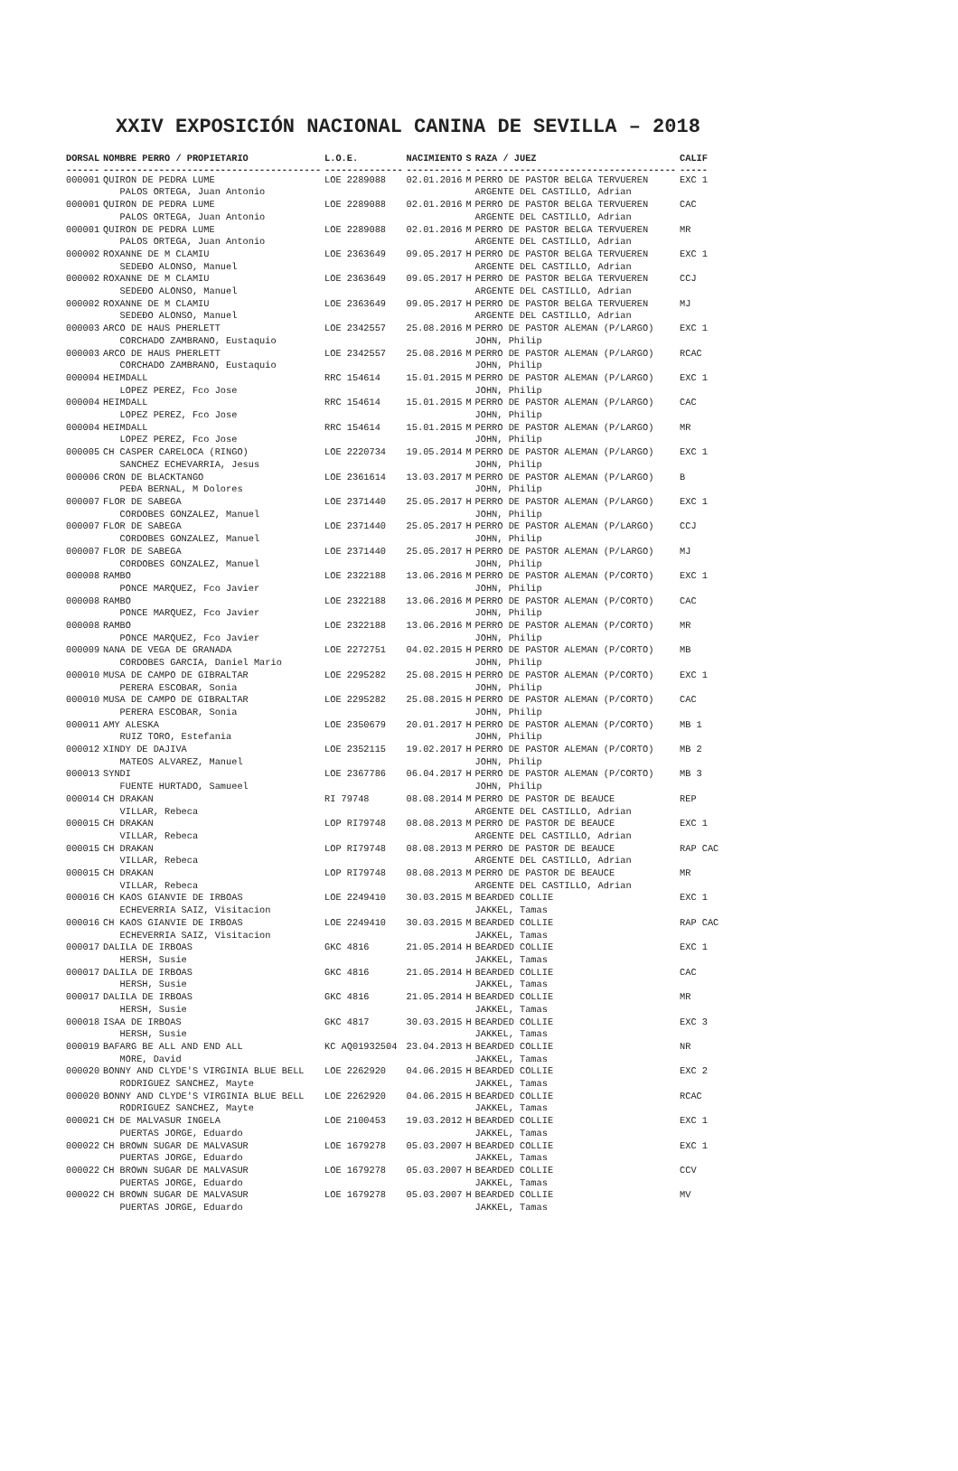XXIV EXPOSICIÓN NACIONAL CANINA DE SEVILLA – 2018
| DORSAL | NOMBRE PERRO / PROPIETARIO | L.O.E. | NACIMIENTO | S | RAZA / JUEZ | CALIF |
| --- | --- | --- | --- | --- | --- | --- |
| ------ | --------------------------------------- | -------------- | ---------- | - | ------------------------------------ | ----- |
| 000001 | QUIRON DE PEDRA LUME PALOS ORTEGA, Juan Antonio | LOE 2289088 | 02.01.2016 | M | PERRO DE PASTOR BELGA TERVUEREN ARGENTE DEL CASTILLO, Adrian | EXC 1 |
| 000001 | QUIRON DE PEDRA LUME PALOS ORTEGA, Juan Antonio | LOE 2289088 | 02.01.2016 | M | PERRO DE PASTOR BELGA TERVUEREN ARGENTE DEL CASTILLO, Adrian | CAC |
| 000001 | QUIRON DE PEDRA LUME PALOS ORTEGA, Juan Antonio | LOE 2289088 | 02.01.2016 | M | PERRO DE PASTOR BELGA TERVUEREN ARGENTE DEL CASTILLO, Adrian | MR |
| 000002 | ROXANNE DE M CLAMIU SEDEÐO ALONSO, Manuel | LOE 2363649 | 09.05.2017 | H | PERRO DE PASTOR BELGA TERVUEREN ARGENTE DEL CASTILLO, Adrian | EXC 1 |
| 000002 | ROXANNE DE M CLAMIU SEDEÐO ALONSO, Manuel | LOE 2363649 | 09.05.2017 | H | PERRO DE PASTOR BELGA TERVUEREN ARGENTE DEL CASTILLO, Adrian | CCJ |
| 000002 | ROXANNE DE M CLAMIU SEDEÐO ALONSO, Manuel | LOE 2363649 | 09.05.2017 | H | PERRO DE PASTOR BELGA TERVUEREN ARGENTE DEL CASTILLO, Adrian | MJ |
| 000003 | ARCO DE HAUS PHERLETT CORCHADO ZAMBRANO, Eustaquio | LOE 2342557 | 25.08.2016 | M | PERRO DE PASTOR ALEMAN (P/LARGO) JOHN, Philip | EXC 1 |
| 000003 | ARCO DE HAUS PHERLETT CORCHADO ZAMBRANO, Eustaquio | LOE 2342557 | 25.08.2016 | M | PERRO DE PASTOR ALEMAN (P/LARGO) JOHN, Philip | RCAC |
| 000004 | HEIMDALL LOPEZ PEREZ, Fco Jose | RRC 154614 | 15.01.2015 | M | PERRO DE PASTOR ALEMAN (P/LARGO) JOHN, Philip | EXC 1 |
| 000004 | HEIMDALL LOPEZ PEREZ, Fco Jose | RRC 154614 | 15.01.2015 | M | PERRO DE PASTOR ALEMAN (P/LARGO) JOHN, Philip | CAC |
| 000004 | HEIMDALL LOPEZ PEREZ, Fco Jose | RRC 154614 | 15.01.2015 | M | PERRO DE PASTOR ALEMAN (P/LARGO) JOHN, Philip | MR |
| 000005 | CH CASPER CARELOCA (RINGO) SANCHEZ ECHEVARRIA, Jesus | LOE 2220734 | 19.05.2014 | M | PERRO DE PASTOR ALEMAN (P/LARGO) JOHN, Philip | EXC 1 |
| 000006 | CRON DE BLACKTANGO PEÐA BERNAL, M Dolores | LOE 2361614 | 13.03.2017 | M | PERRO DE PASTOR ALEMAN (P/LARGO) JOHN, Philip | B |
| 000007 | FLOR DE SABEGA CORDOBES GONZALEZ, Manuel | LOE 2371440 | 25.05.2017 | H | PERRO DE PASTOR ALEMAN (P/LARGO) JOHN, Philip | EXC 1 |
| 000007 | FLOR DE SABEGA CORDOBES GONZALEZ, Manuel | LOE 2371440 | 25.05.2017 | H | PERRO DE PASTOR ALEMAN (P/LARGO) JOHN, Philip | CCJ |
| 000007 | FLOR DE SABEGA CORDOBES GONZALEZ, Manuel | LOE 2371440 | 25.05.2017 | H | PERRO DE PASTOR ALEMAN (P/LARGO) JOHN, Philip | MJ |
| 000008 | RAMBO PONCE MARQUEZ, Fco Javier | LOE 2322188 | 13.06.2016 | M | PERRO DE PASTOR ALEMAN (P/CORTO) JOHN, Philip | EXC 1 |
| 000008 | RAMBO PONCE MARQUEZ, Fco Javier | LOE 2322188 | 13.06.2016 | M | PERRO DE PASTOR ALEMAN (P/CORTO) JOHN, Philip | CAC |
| 000008 | RAMBO PONCE MARQUEZ, Fco Javier | LOE 2322188 | 13.06.2016 | M | PERRO DE PASTOR ALEMAN (P/CORTO) JOHN, Philip | MR |
| 000009 | NANA DE VEGA DE GRANADA CORDOBES GARCIA, Daniel Mario | LOE 2272751 | 04.02.2015 | H | PERRO DE PASTOR ALEMAN (P/CORTO) JOHN, Philip | MB |
| 000010 | MUSA DE CAMPO DE GIBRALTAR PERERA ESCOBAR, Sonia | LOE 2295282 | 25.08.2015 | H | PERRO DE PASTOR ALEMAN (P/CORTO) JOHN, Philip | EXC 1 |
| 000010 | MUSA DE CAMPO DE GIBRALTAR PERERA ESCOBAR, Sonia | LOE 2295282 | 25.08.2015 | H | PERRO DE PASTOR ALEMAN (P/CORTO) JOHN, Philip | CAC |
| 000011 | AMY ALESKA RUIZ TORO, Estefania | LOE 2350679 | 20.01.2017 | H | PERRO DE PASTOR ALEMAN (P/CORTO) JOHN, Philip | MB 1 |
| 000012 | XINDY DE DAJIVA MATEOS ALVAREZ, Manuel | LOE 2352115 | 19.02.2017 | H | PERRO DE PASTOR ALEMAN (P/CORTO) JOHN, Philip | MB 2 |
| 000013 | SYNDI FUENTE HURTADO, Samueel | LOE 2367786 | 06.04.2017 | H | PERRO DE PASTOR ALEMAN (P/CORTO) JOHN, Philip | MB 3 |
| 000014 | CH DRAKAN VILLAR, Rebeca | RI 79748 | 08.08.2014 | M | PERRO DE PASTOR DE BEAUCE ARGENTE DEL CASTILLO, Adrian | REP |
| 000015 | CH DRAKAN VILLAR, Rebeca | LOP RI79748 | 08.08.2013 | M | PERRO DE PASTOR DE BEAUCE ARGENTE DEL CASTILLO, Adrian | EXC 1 |
| 000015 | CH DRAKAN VILLAR, Rebeca | LOP RI79748 | 08.08.2013 | M | PERRO DE PASTOR DE BEAUCE ARGENTE DEL CASTILLO, Adrian | RAP CAC |
| 000015 | CH DRAKAN VILLAR, Rebeca | LOP RI79748 | 08.08.2013 | M | PERRO DE PASTOR DE BEAUCE ARGENTE DEL CASTILLO, Adrian | MR |
| 000016 | CH KAOS GIANVIE DE IRBOAS ECHEVERRIA SAIZ, Visitacion | LOE 2249410 | 30.03.2015 | M | BEARDED COLLIE JAKKEL, Tamas | EXC 1 |
| 000016 | CH KAOS GIANVIE DE IRBOAS ECHEVERRIA SAIZ, Visitacion | LOE 2249410 | 30.03.2015 | M | BEARDED COLLIE JAKKEL, Tamas | RAP CAC |
| 000017 | DALILA DE IRBOAS HERSH, Susie | GKC 4816 | 21.05.2014 | H | BEARDED COLLIE JAKKEL, Tamas | EXC 1 |
| 000017 | DALILA DE IRBOAS HERSH, Susie | GKC 4816 | 21.05.2014 | H | BEARDED COLLIE JAKKEL, Tamas | CAC |
| 000017 | DALILA DE IRBOAS HERSH, Susie | GKC 4816 | 21.05.2014 | H | BEARDED COLLIE JAKKEL, Tamas | MR |
| 000018 | ISAA DE IRBOAS HERSH, Susie | GKC 4817 | 30.03.2015 | H | BEARDED COLLIE JAKKEL, Tamas | EXC 3 |
| 000019 | BAFARG BE ALL AND END ALL MORE, David | KC AQ01932504 | 23.04.2013 | H | BEARDED COLLIE JAKKEL, Tamas | NR |
| 000020 | BONNY AND CLYDE'S VIRGINIA BLUE BELL RODRIGUEZ SANCHEZ, Mayte | LOE 2262920 | 04.06.2015 | H | BEARDED COLLIE JAKKEL, Tamas | EXC 2 |
| 000020 | BONNY AND CLYDE'S VIRGINIA BLUE BELL RODRIGUEZ SANCHEZ, Mayte | LOE 2262920 | 04.06.2015 | H | BEARDED COLLIE JAKKEL, Tamas | RCAC |
| 000021 | CH DE MALVASUR INGELA PUERTAS JORGE, Eduardo | LOE 2100453 | 19.03.2012 | H | BEARDED COLLIE JAKKEL, Tamas | EXC 1 |
| 000022 | CH BROWN SUGAR DE MALVASUR PUERTAS JORGE, Eduardo | LOE 1679278 | 05.03.2007 | H | BEARDED COLLIE JAKKEL, Tamas | EXC 1 |
| 000022 | CH BROWN SUGAR DE MALVASUR PUERTAS JORGE, Eduardo | LOE 1679278 | 05.03.2007 | H | BEARDED COLLIE JAKKEL, Tamas | CCV |
| 000022 | CH BROWN SUGAR DE MALVASUR PUERTAS JORGE, Eduardo | LOE 1679278 | 05.03.2007 | H | BEARDED COLLIE JAKKEL, Tamas | MV |